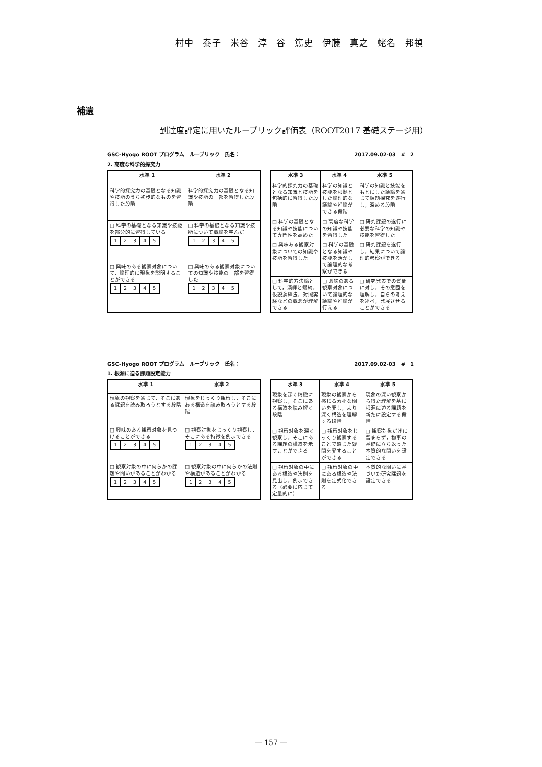村中　泰子　米谷　淳　谷　篤史　伊藤　真之　蛯名　邦禎
補遺
到達度評定に用いたルーブリック評価表（ROOT2017 基礎ステージ用）
GSC-Hyogo ROOT プログラム　ルーブリック　氏名： 2017.09.02-03　#　2
2. 高度な科学的探究力
| 水準 1 | 水準 2 |
| --- | --- |
| 科学的探究力の基礎となる知識や技能のうち初歩的なものを習得した段階 | 科学的探究力の基礎となる知識や技能の一部を習得した段階 |
| □ 科学の基礎となる知識や技能を部分的に習得している / 1 / 2 / 3 / 4 / 5 / | □ 科学の基礎となる知識や技能について概論を学んだ / 1 / 2 / 3 / 4 / 5 / |
| □ 興味のある観察対象について，論理的に現象を説明することができる / 1 / 2 / 3 / 4 / 5 / | □ 興味のある観察対象についての知識や技能の一部を習得した / 1 / 2 / 3 / 4 / 5 / |
| 水準 3 | 水準 4 | 水準 5 |
| --- | --- | --- |
| 科学的探究力の基礎となる知識と技能を包括的に習得した段階 | 科学の知識と技能を根拠とした論理的な議論や推論ができる段階 | 科学の知識と技能をもとにした議論を通じて課題探究を遂行し，深める段階 |
| □ 科学の基礎となる知識や技能について専門性を高めた | □ 高度な科学の知識や技能を習得した | □ 研究課題の遂行に必要な科学の知識や技能を習得した |
| □ 興味ある観察対象についての知識や技能を習得した | □ 科学の基礎となる知識や技能を活かして論理的な考察ができる | □ 研究課題を遂行し，結果について論理的考察ができる |
| □ 科学的方法論として，演繹と帰納，仮説演繹法，対照実験などの概念が理解できる | □ 興味のある観察対象について論理的な議論や推論が行える | □ 研究発表での質問に対し，その意図を理解し，自らの考えを述べ，発展させることができる |
GSC-Hyogo ROOT プログラム　ルーブリック　氏名： 2017.09.02-03　#　1
1. 根源に迫る課題設定能力
| 水準 1 | 水準 2 |
| --- | --- |
| 現象の観察を通じて，そこにある課題を読み取ろうとする段階 | 現象をじっくり観察し，そこにある構造を読み取ろうとする段階 |
| □ 興味のある観察対象を見つけることができる / 1 / 2 / 3 / 4 / 5 / | □ 観察対象をじっくり観察し，そこにある特徴を例示できる / 1 / 2 / 3 / 4 / 5 / |
| □ 観察対象の中に何らかの課題や問いがあることがわかる / 1 / 2 / 3 / 4 / 5 / | □ 観察対象の中に何らかの法則や構造があることがわかる / 1 / 2 / 3 / 4 / 5 / |
| 水準 3 | 水準 4 | 水準 5 |
| --- | --- | --- |
| 現象を深く精緻に観察し，そこにある構造を読み解く段階 | 現象の観察から感じる素朴な問いを発し，より深く構造を理解する段階 | 現象の深い観察から得た理解を基に根源に迫る課題を新たに設定する段階 |
| □ 観察対象を深く観察し，そこにある課題の構造を示すことができる | □ 観察対象をじっくり観察することで感じた疑問を発することができる | □ 観察対象だけに留まらず，物事の基礎に立ち返った本質的な問いを設定できる |
| □ 観察対象の中にある構造や法則を見出し，例示できる（必要に応じて定量的に） | □ 観察対象の中にある構造や法則を定式化できる | 本質的な問いに基づいた研究課題を設定できる |
— 157 —